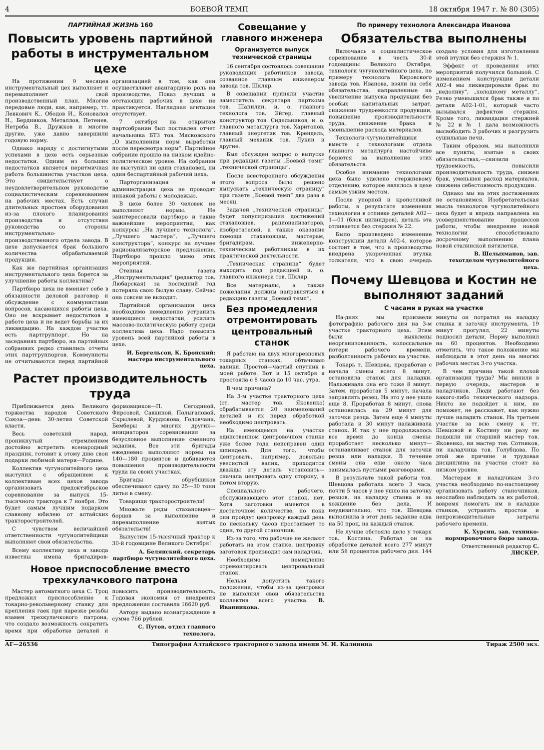4 БОЕВОЙ ТЕМП 18 октября 1947 г. № 80 (305)
ПАРТИЙНАЯ ЖИЗНЬ 160
Повысить уровень партийной работы в инструментальном цехе
На протяжении 9 месяцев инструментальный цех выполняет и перевыполняет свой производственный план. Многие передовые люди, как, например, тт. Левкович К., Ободов И., Коновалов Н., Бердников, Металлов, Петенев, Нетреба В., Дружков и многие другие, уже давно завершили годовую норму.
Однако наряду с достигнутыми успехами в цехе есть серьезные недостатки. Одним из больших недостатков является неритмичная работа большинства участков цеха. Это свидетельствует о неудовлетворительном руководстве социалистическим соревнованием на рабочих местах. Есть случаи длительных простоев оборудования из-за плохого планирования производства и отсутствия руководства со стороны инструментально-производственного отдела завода. В цехе допускается брак большого количества обрабатываемой продукции.
Как же партийная организация инструментального цеха борется за улучшение работы коллектива?
Партбюро цеха не вменяет себе в обязанности деловой разговор и обсуждение с коммунистами вопросов, касающихся работы цеха. Оно не вскрывает недостатков в работе цеха и не ведет борьбы за их ликвидацию. На каждом участке есть партгруппорг. Но на заседаниях партбюро, на партийных собраниях редко ставились отчеты этих партгруппоргов. Коммунисты не отчитываются перед партийной организацией в том, как они осуществляют авангардную роль на производстве. Показ лучших и отстающих рабочих в цехе не практикуется. Наглядная агитация отсутствует.
7 октября на открытом партсобрании был поставлен отчет начальника БТЗ тов. Мясковского „О выполнении норм выработки после пересмотра норм“. Партийное собрание прошло на низком идейно-политическом уровне. На собрании не выступил ни один стахановец, ни один беспартийный рабочий цеха.
Парторганизация и администрация цеха не проводят никакой работы с молодежью.
В цехе более 30 человек не выполняют нормы. Не заинтересовали партбюро и такие важнейшие мероприятия, как конкурсы „На лучшего технолога“, „Лучшего мастера“, „Лучшего конструктора“, конкурс на лучшее рационализаторское предложение. Партбюро прошло мимо этих мероприятий.
Стенная газета „Инструментальщик“ (редактор тов. Любарская) за последний год потеряла свою былую славу. Сейчас она совсем не выходит.
Партийной организации цеха необходимо немедленно устранить имеющиеся недостатки, усилить массово-политическую работу среди коллектива цеха. Надо повысить уровень всей партийной работы в цехе.
И. Бергельсон, К. Бронский: мастера инструментального цеха.
Растет производительность труда
Приближается день Великого торжества народов Советского Союза—день 30-летия Советской власти.
Весь советский народ, проникнутый стремлением достойно встретить всенародный праздник, готовит к этому дню свои подарки любимой матери—Родине.
Коллектив чугунолитейного цеха выступил с обращением к коллективам всех цехов завода организовать предоктябрьское соревнование за выпуск 15-тысячного трактора к 7 ноября. Это будет самым лучшим подарком славному юбилею от алтайских тракторостроителей.
С чувством величайшей ответственности чугунолитейщики выполняют свои обязательства.
Всему коллективу цеха и завода известны имена бригадиров-формовщиков—П. Сегодиной, Фирсовой, Савкиной, Полыгаловой, Скрылевой, Курдюкова, Головчана, Бемберы и многих других—инициаторов соревнования за безусловное выполнение сменного задания. Все эти бригады ежедневно выполняют нормы на 140—180 процентов и добиваются повышения производительности труда на своих участках.
Бригады обрубщиков обеспечивают сдачу по 25—30 тонн литья в смену.
Товарищи тракторостроители!
Множьте ряды стахановцев—борцов за выполнение и перевыполнение взятых обязательств!
Выпустим 15-тысячный трактор к 30-й годовщине Великого Октября!
А. Белянский, секретарь партбюро чугунолитейного цеха.
Новое приспособление вместо трехкулачкового патрона
Мастер автоматного цеха С. Троц предложил приспособление к токарно-револьверному станку для крепления гаек при нарезке резьбы взамен трехкулачкового патрона, что создало возможность сократить время при обработке деталей и повысить производительность. Годовая экономия от внедрения предложения составила 16620 руб.
Автору выдано вознаграждение в сумме 766 рублей.
С. Путов, отдел главного технолога.
Совещание у главного инженера
Организуется выпуск технической страницы
16 сентября состоялось совещание руководящих работников завода, созванное главным инженером завода тов. Шкляр.
В совещании приняли участие заместитель секретаря парткома тов. Шапилин, и. о. главного технолога тов. Эйгер, главный конструктор тов. Сидельников, и. о. главного металлурга тов. Харитонов, главный энергетик тов. Крендель, главный механик тов. Лукин и другие.
Был обсужден вопрос о выпуске при редакции газеты „Боевой темп“ „технической страницы“.
После всестороннего обсуждения этого вопроса было решено выпускать „техническую страницу“ при газете „Боевой темп“ два раза в месяц.
Задачей „технической страницы“ будет популяризация достижений стахановцев, рационализаторов, изобретателей, а также оказание помощи стахановцам, мастерам, бригадирам, инженерно-техническим работникам в их практической деятельности.
„Техническая страница“ будет выходить под редакцией и. о. главного инженера тов. Шкляр.
Все материалы, а также пожелания должны направляться в редакцию газеты „Боевой темп“.
Без промедления отремонтировать центровальный станок
Я работаю на двух многорезцовых токарных станках, обтачиваю валики. Простой—частый спутник в моей работе. Вот и 15 октября я простояла с 8 часов до 10 час. утра.
В чем причина?
На 3-м участке тракторного цеха (ст. мастер тов. Яковенко) обрабатывается 20 наименований деталей и их перед обработкой необходимо центровать.
На имеющемся на участке единственном центровочном станке уже более года неисправен один шпиндель. Для того, чтобы центровать, например, довольно увесистый валик, приходится дважды эту деталь установить—сначала центровать одну сторону, а потом вторую.
Специального рабочего, обслуживающего этот станок, нет. Хотя заготовки имеются в достаточном количестве, но пока они пройдут центровку каждый день по нескольку часов простаивает то один, то другой станочник.
Из-за того, что рабочие не желают работать на этом станке, центровку заготовок производит сам наладчик.
Необходимо немедленно отремонтировать центровальный станок.
Нельзя допустить такого положения, чтобы из-за центровки не выполнял свои обязательства коллектив всего участка. В. Иванникова.
По примеру технолога Александра Иванова
Обязательства выполнены
Включаясь в социалистическое соревнование в честь 30-й годовщины Великого Октября, технологи чугунолитейного цеха, по примеру технолога Кировского завода тов. Иванова, взяли на себя обязательства, направленные на увеличение выпуска продукции без особых капитальных затрат, снижение трудоемкости продукции, повышение производительности труда, снижение брака и уменьшение расхода материалов.
Технологи-чугунолитейщики вместе с технологами отдела главного металлурга настойчиво борются за выполнение этих обязательств.
Особое внимание технологами цеха было уделено стержневому отделению, которое являлось в цехе самым узким местом.
После упорной и кропотливой работы, в результате изменения технологии в отливке деталей А02—1—01 (блок цилиндров), деталь эта отливается без стержня № 22.
Было произведено изменение конструкции детали А02-4, которое состоит в том, что в производство внедрена укороченная втулка толкателя, что в свою очередь создало условия для изготовления этой втулки без стержня № 1.
Эффект от проведения этих мероприятий получился большой. С изменением конструкции детали А02-4 мы ликвидировали брак по „недоливу“, „холодному металлу“. Резко уменьшился брак также и по детали А02-1-01, который часто вызывался дефектом стержня. Кроме того, ликвидация стержней № 22 и № 1 дала возможность высвободить 3 рабочих и разгрузить сушильные печи.
Таким образом, мы выполнили все пункты, взятые в своих обязательствах,—снизили трудоемкость, повысили производительность труда, снижен брак, уменьшен расход материалов, снижена себестоимость продукции.
Однако мы на этих достижениях не остановимся. Изобретательская мысль технологов чугунолитейного цеха будет и впредь направлена на усовершенствование процессов работы, чтобы внедрение новой технологии способствовало досрочному выполнению плана новой сталинской пятилетки.
В. Шелыхманов, зав. техотделом чугунолитейного цеха.
Почему Шевцова и Костин не выполняют заданий
С часами в руках на участке
На-днях мы произвели фотографию рабочего дня на 3-м участке тракторного цеха. Этим были выявлены неорганизованность, колоссальные потери рабочего времени, разболтанность рабочих на участке.
Токарь т. Шевцова, проработав с начала смены всего 8 минут, остановила станок для наладки. Налаживала она его тоже 8 минут. Затем, проработав 5 минут, начала заправлять резец. На это у нее ушло еще 8. Проработав 8 минут, снова остановилась на 29 минут для заточки резца. Затем еще 4 минуты работала и 30 минут налаживала станок. И так у нее продолжалось все время до конца смены: проработает несколько минут—останавливает станок для заточки резца или наладки. В течение смены она еще около часа занималась пустыми разговорами.
В результате такой работы тов. Шевцова работала всего 3 часа, почти 5 часов у нее ушло на заточку резцов, на наладку станка и на хождение без дела. И неудивительно, что тов. Шевцова выполнила в этот день задание едва на 50 проц. на каждый станок.
Не лучше обстояло дело у токаря тов. Костина. Работал он на обработке деталей всего 277 минут или 58 процентов рабочего дня. 144 минуты он потратил на наладку станка и заточку инструмента, 19 минут прогулял, 22 минуты подносил детали. Норму выполнил на 60 процентов. Необходимо отметить, что такое положение мы наблюдали в этот день на многих рабочих местах 3-го участка.
В чем причина такой плохой организации труда? Мы винили в первую очередь, мастеров и наладчиков. Люди работают без какого-либо технического надзора. Никто не подойдет к ним, не поможет, не расскажет, как нужно лучше наладить станок. На третьем участке за всю смену к тт. Шевцовой и Костину ни разу не подошли ни старший мастер тов. Яковенко, ни мастер тов. Сотников, ни наладчица тов. Голубцова. По этой же причине и трудовая дисциплина на участке стоит на низком уровне.
Мастерам и наладчикам 3-го участка необходимо по-настоящему организовать работу станочников, неослабно наблюдать за их работой, вовремя помогать им в наладке станков, устранять простои и непроизводительные затраты рабочего времени.
К. Хурсин, зав. технико-нормировочного бюро завода.
Ответственный редактор С. ЛИСКЕР.
АГ—26536 Типография Алтайского тракторного завода имени М. И. Калинина Тираж 2500 экз.